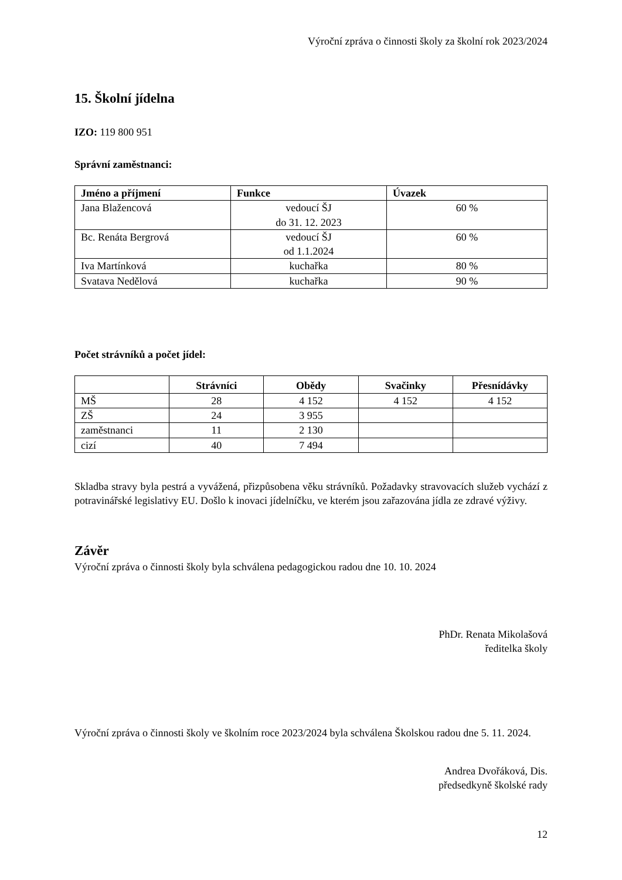Výroční zpráva o činnosti školy za školní rok 2023/2024
15. Školní jídelna
IZO: 119 800 951
Správní zaměstnanci:
| Jméno a příjmení | Funkce | Úvazek |
| --- | --- | --- |
| Jana Blažencová | vedoucí ŠJ do 31. 12. 2023 | 60 % |
| Bc. Renáta Bergrová | vedoucí ŠJ od 1.1.2024 | 60 % |
| Iva Martínková | kuchařka | 80 % |
| Svatava Nedělová | kuchařka | 90 % |
Počet strávníků a počet jídel:
| | Strávníci | Obědy | Svačinky | Přesnídávky |
| --- | --- | --- | --- | --- |
| MŠ | 28 | 4 152 | 4 152 | 4 152 |
| ZŠ | 24 | 3 955 | | |
| zaměstnanci | 11 | 2 130 | | |
| cizí | 40 | 7 494 | | |
Skladba stravy byla pestrá a vyvážená, přizpůsobena věku strávníků. Požadavky stravovacích služeb vychází z potravinářské legislativy EU. Došlo k inovaci jídelníčku, ve kterém jsou zařazována jídla ze zdravé výživy.
Závěr
Výroční zpráva o činnosti školy byla schválena pedagogickou radou dne 10. 10. 2024
PhDr. Renata Mikolašová
ředitelka školy
Výroční zpráva o činnosti školy ve školním roce 2023/2024 byla schválena Školskou radou dne 5. 11. 2024.
Andrea Dvořáková, Dis.
předsedkyně školské rady
12